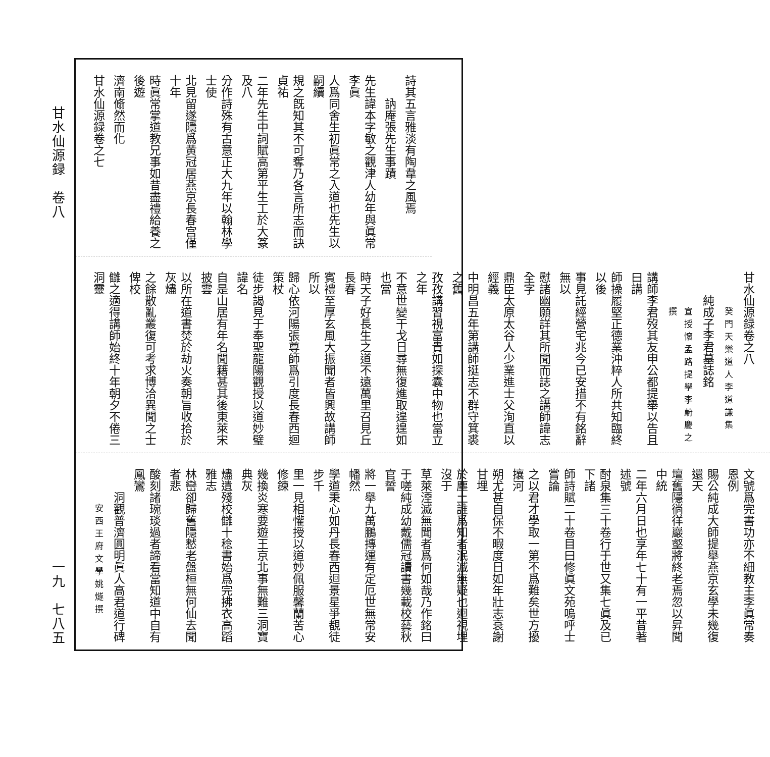甘水仙源録　卷八
詩其五言雅淡有陶韋之風焉
訥庵張先生事蹟
先生諱本字敏之觀津人幼年與眞常李眞
人爲同舍生初眞常之入道也先生以嗣續
規之旣知其不可奪乃各言所志而訣貞祐
二年先生中詞賦高第平生工於大篆及八
分作詩殊有古意正大九年以翰林學士使
北見留遂隱爲黄冠居燕京長春宫僅十年
時眞常掌道教兄事如昔盡禮給養之後遊
濟南翛然而化
甘水仙源録卷之七
甘水仙源録卷之八
癸門天樂道人李道謙集
純成子李君墓誌銘
宣授懷孟路提學李蔚慶之撰
講師李君歿其友申公都提舉以告且曰講
師操履堅正德業沖粹人所共知臨終以後
事見託經營宅兆今已安措不有銘辭無以
慰諸幽願詳其所聞而誌之講師諱志全字
鼎臣太原太谷人少業進士父洵直以經義
中明昌五年第講師挺志不群守箕裘之舊
孜孜講習視富貴如探囊中物也當立之年
不意世變干戈日尋無復進取遑遑如也當
時天子好長生之道不遠萬里召見丘長春
賓禮至厚玄風大振聞者皆興故講師所以
歸心依河陽張尊師爲引度長春西迴策杖
徒步謁見于奉聖龍陽觀授以道妙璧諱名
自是山居有年名聞籍甚其後東萊宋披雲
以所在道書焚於劫火奏朝旨收拾於灰燼
之餘散亂叢復可考求博洽異聞之士俾校
讎之適得講師始終十年朝夕不倦三洞靈
文號爲完書功亦不細教主李眞常奏恩例
賜公純成大師提舉燕京玄學未幾復還天
壇舊隱徜徉巖壑將終老焉忽以昇聞中統
二年六月日也享年七十有一平昔著述號
酎泉集三十卷行于世又集七眞及已下諸
師詩賦二十卷目曰修眞文苑嗚呼士嘗論
之以君才學取一第不爲難矣世方擾攘河
朔尤甚自保不暇度日如年壯志衰謝甘埋
於塵土誰爲知者泯滅無疑也迴視埋沒于
草萊湮滅無聞者爲何如哉乃作銘曰
于嗟純成幼戴儒冠讀書幾載校藝秋官誓
將一舉九萬鵬摶運有定厄世無常安幡然
學道秉心如丹長春西迴景星爭覩徒步千
里一見相懽授以道妙佩服馨蘭苦心修鍊
幾換炎寒要遊王京北事無難三洞寶典灰
燼遺殘校讎十稔書始爲完拂衣高蹈雅志
林巒卻歸舊隱慭老盤桓無何仙去聞者悲
酸刻諸琬琰過者諦看當知道中自有鳳鸞
洞觀普濟圓明眞人高君道行碑
安西王府文學姚燧撰
一九　七八五